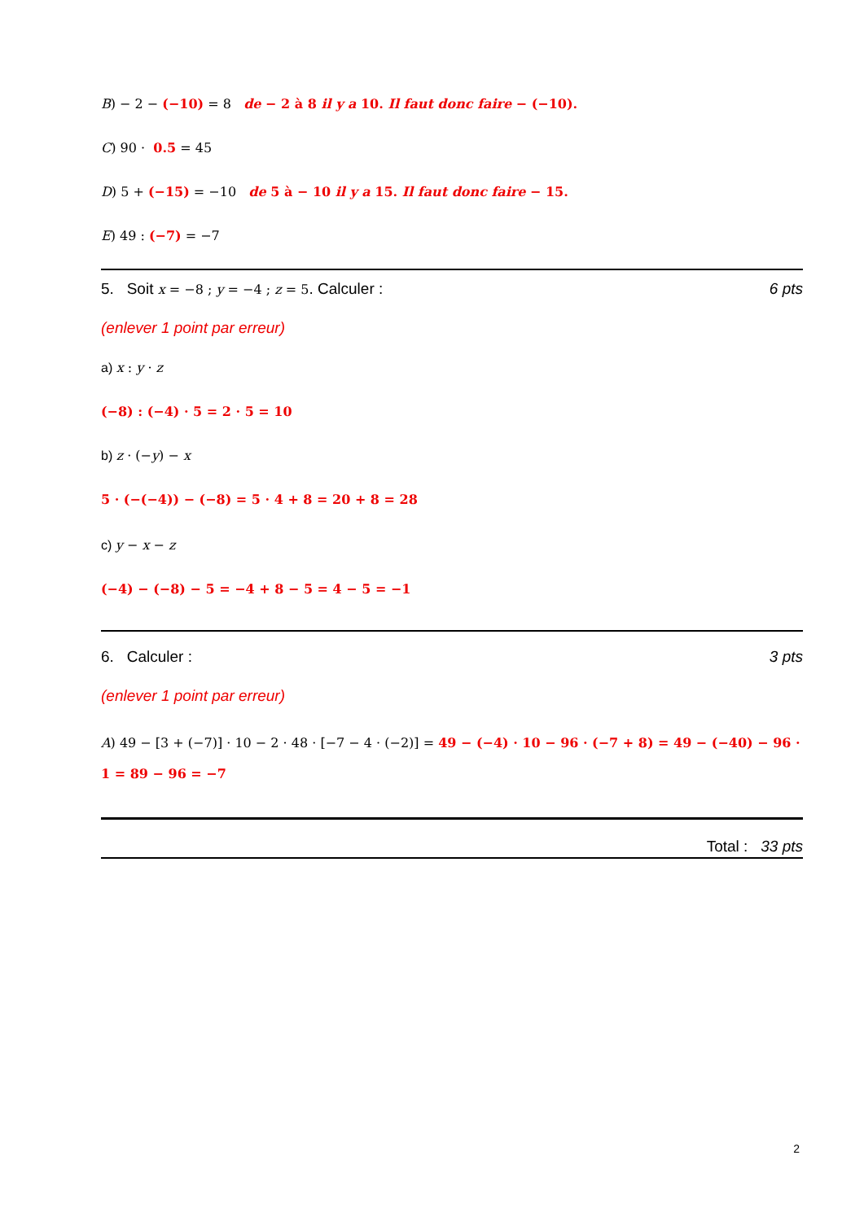B) − 2 − (−10) = 8 de − 2 à 8 il y a 10. Il faut donc faire − (−10).
C) 90 · 0.5 = 45
D) 5 + (−15) = −10 de 5 à − 10 il y a 15. Il faut donc faire − 15.
E) 49 : (−7) = −7
5. Soit x = −8 ; y = −4 ; z = 5. Calculer : 6 pts
(enlever 1 point par erreur)
a) x : y · z
(−8) : (−4) · 5 = 2 · 5 = 10
b) z · (−y) − x
5 · (−(−4)) − (−8) = 5 · 4 + 8 = 20 + 8 = 28
c) y − x − z
(−4) − (−8) − 5 = −4 + 8 − 5 = 4 − 5 = −1
6. Calculer : 3 pts
(enlever 1 point par erreur)
A) 49 − [3 + (−7)] · 10 − 2 · 48 · [−7 − 4 · (−2)] = 49 − (−4) · 10 − 96 · (−7 + 8) = 49 − (−40) − 96 · 1 = 89 − 96 = −7
Total : 33 pts
2